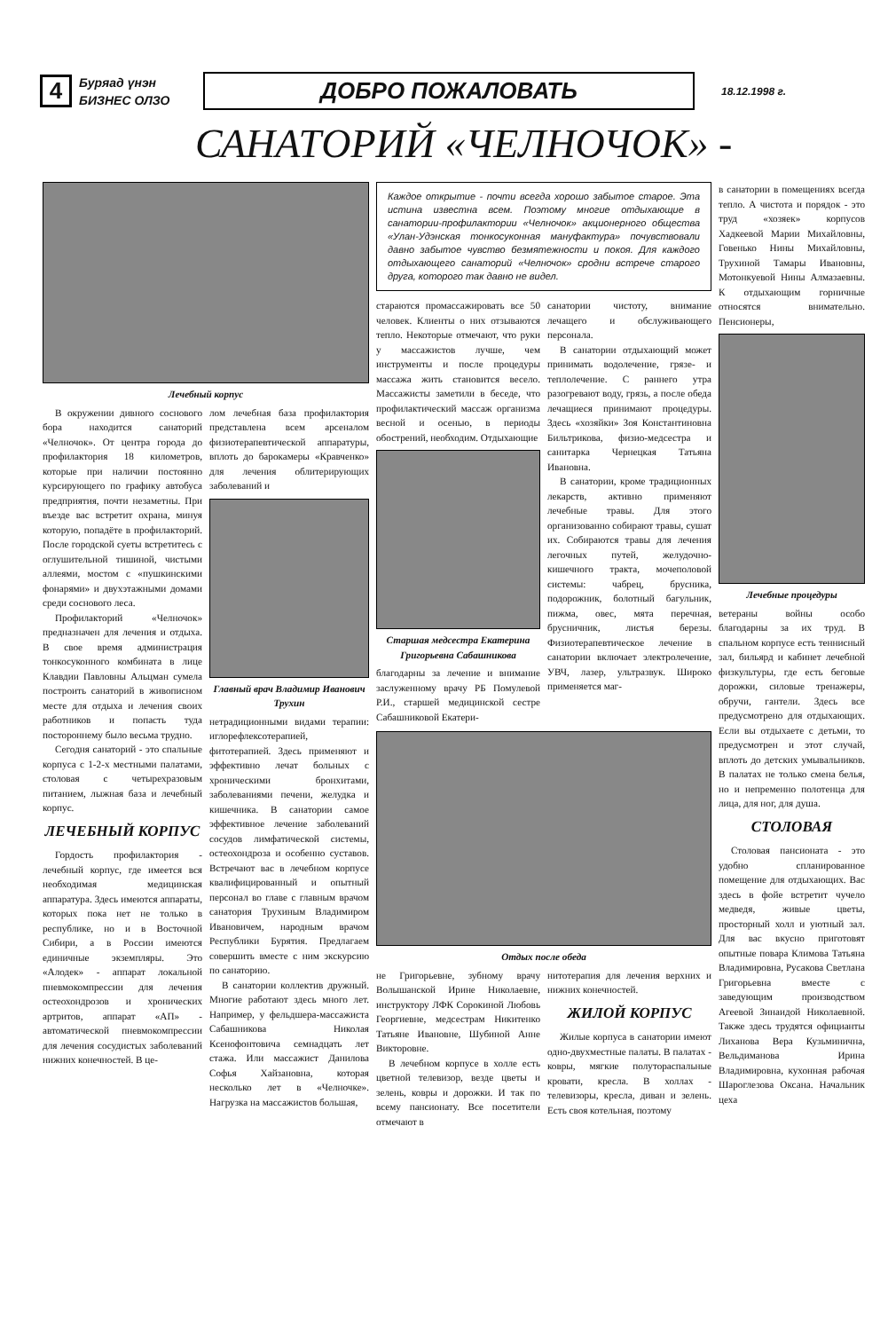4
Буряад үнэн
БИЗНЕС ОЛЗО
ДОБРО ПОЖАЛОВАТЬ
18.12.1998 г.
САНАТОРИЙ «ЧЕЛНОЧОК» -
Лечебный корпус
В окружении дивного соснового бора находится санаторий «Челночок». От центра города до профилактория 18 километров, которые при наличии постоянно курсирующего по графику автобуса предприятия, почти незаметны. При въезде вас встретит охрана, минуя которую, попадёте в профилакторий. После городской суеты встретитесь с оглушительной тишиной, чистыми аллеями, мостом с «пушкинскими фонарями» и двухэтажными домами среди соснового леса.
Профилакторий «Челночок» предназначен для лечения и отдыха. В свое время администрация тонкосуконного комбината в лице Клавдии Павловны Альцман сумела построить санаторий в живописном месте для отдыха и лечения своих работников и попасть туда постороннему было весьма трудно.
Сегодня санаторий - это спальные корпуса с 1-2-х местными палатами, столовая с четырехразовым питанием, лыжная база и лечебный корпус.
ЛЕЧЕБНЫЙ КОРПУС
Гордость профилактория - лечебный корпус, где имеется вся необходимая медицинская аппаратура. Здесь имеются аппараты, которых пока нет не только в республике, но и в Восточной Сибири, а в России имеются единичные экземпляры. Это «Алодек» - аппарат локальной пневмокомпрессии для лечения остеохондрозов и хронических артритов, аппарат «АП» - автоматической пневмокомпрессии для лечения сосудистых заболеваний нижних конечностей. В це-
лом лечебная база профилактория представлена всем арсеналом физиотерапевтической аппаратуры, вплоть до барокамеры «Кравченко» для лечения облитерирующих заболеваний и
Главный врач Владимир Иванович Трухин
нетрадиционными видами терапии: иглорефлексотерапией, фитотерапией. Здесь применяют и эффективно лечат больных с хроническими бронхитами, заболеваниями печени, желудка и кишечника. В санатории самое эффективное лечение заболеваний сосудов лимфатической системы, остеохондроза и особенно суставов. Встречают вас в лечебном корпусе квалифицированный и опытный персонал во главе с главным врачом санатория Трухиным Владимиром Ивановичем, народным врачом Республики Бурятия. Предлагаем совершить вместе с ним экскурсию по санаторию.
В санатории коллектив дружный. Многие работают здесь много лет. Например, у фельдшера-массажиста Сабашникова Николая Ксенофонтовича семнадцать лет стажа. Или массажист Данилова Софья Хайзановна, которая несколько лет в «Челночке». Нагрузка на массажистов большая,
Каждое открытие - почти всегда хорошо забытое старое. Эта истина известна всем. Поэтому многие отдыхающие в санатории-профилактории «Челночок» акционерного общества «Улан-Удэнская тонкосуконная мануфактура» почувствовали давно забытое чувство безмятежности и покоя. Для каждого отдыхающего санаторий «Челночок» сродни встрече старого друга, которого так давно не видел.
стараются промассажировать все 50 человек. Клиенты о них отзываются тепло. Некоторые отмечают, что руки у массажистов лучше, чем инструменты и после процедуры массажа жить становится весело. Массажисты заметили в беседе, что профилактический массаж организма весной и осенью, в периоды обострений, необходим. Отдыхающие
Старшая медсестра Екатерина Григорьевна Сабашникова
благодарны за лечение и внимание заслуженному врачу РБ Помулевой Р.И., старшей медицинской сестре Сабашниковой Екатери-
санатории чистоту, внимание лечащего и обслуживающего персонала.
В санатории отдыхающий может принимать водолечение, грязе- и теплолечение. С раннего утра разогревают воду, грязь, а после обеда лечащиеся принимают процедуры. Здесь «хозяйки» Зоя Константиновна Бильтрикова, физио-медсестра и санитарка Чернецкая Татьяна Ивановна.
В санатории, кроме традиционных лекарств, активно применяют лечебные травы. Для этого организованно собирают травы, сушат их. Собираются травы для лечения легочных путей, желудочно-кишечного тракта, мочеполовой системы: чабрец, брусника, подорожник, болотный багульник, пижма, овес, мята перечная, брусничник, листья березы. Физиотерапевтическое лечение в санатории включает электролечение, УВЧ, лазер, ультразвук. Широко применяется маг-
Отдых после обеда
не Григорьевне, зубному врачу Волышанской Ирине Николаевне, инструктору ЛФК Сорокиной Любовь Георгиевне, медсестрам Никитенко Татьяне Ивановне, Шубиной Анне Викторовне.
В лечебном корпусе в холле есть цветной телевизор, везде цветы и зелень, ковры и дорожки. И так по всему пансионату. Все посетители отмечают в
нитотерапия для лечения верхних и нижних конечностей.
ЖИЛОЙ КОРПУС
Жилые корпуса в санатории имеют одно-двухместные палаты. В палатах - ковры, мягкие полуторaспальные кровати, кресла. В холлах - телевизоры, кресла, диван и зелень. Есть своя котельная, поэтому
в санатории в помещениях всегда тепло. А чистота и порядок - это труд «хозяек» корпусов Хадкеевой Марии Михайловны, Говенько Нины Михайловны, Трухиной Тамары Ивановны, Мотонкуевой Нины Алмазаевны. К отдыхающим горничные относятся внимательно. Пенсионеры,
Лечебные процедуры
ветераны войны особо благодарны за их труд. В спальном корпусе есть теннисный зал, бильярд и кабинет лечебной физкультуры, где есть беговые дорожки, силовые тренажеры, обручи, гантели. Здесь все предусмотрено для отдыхающих. Если вы отдыхаете с детьми, то предусмотрен и этот случай, вплоть до детских умывальников. В палатах не только смена белья, но и непременно полотенца для лица, для ног, для душа.
СТОЛОВАЯ
Столовая пансионата - это удобно спланированное помещение для отдыхающих. Вас здесь в фойе встретит чучело медведя, живые цветы, просторный холл и уютный зал. Для вас вкусно приготовят опытные повара Климова Татьяна Владимировна, Русакова Светлана Григорьевна вместе с заведующим производством Агеевой Зинаидой Николаевной. Также здесь трудятся официанты Лиханова Вера Кузьминична, Вельдиманова Ирина Владимировна, кухонная рабочая Шароглезова Оксана. Начальник цеха